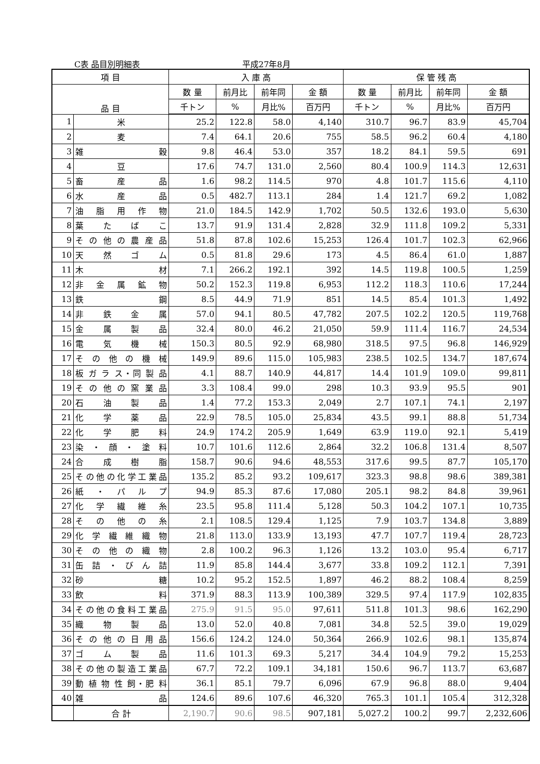C表 品目別明細表 平成27年8月
| 項 目 | | 入 庫 高 | | | | 保 管 残 高 | | | |
| --- | --- | --- | --- | --- | --- | --- | --- | --- | --- |
| 品 目 | | 数 量 | 前月比 | 前年同 | 金 額 | 数 量 | 前月比 | 前年同 | 金 額 |
| | | 千トン | % | 月比% | 百万円 | 千トン | % | 月比% | 百万円 |
| 1 | 米 | 25.2 | 122.8 | 58.0 | 4,140 | 310.7 | 96.7 | 83.9 | 45,704 |
| 2 | 麦 | 7.4 | 64.1 | 20.6 | 755 | 58.5 | 96.2 | 60.4 | 4,180 |
| 3 | 雑 穀 | 9.8 | 46.4 | 53.0 | 357 | 18.2 | 84.1 | 59.5 | 691 |
| 4 | 豆 | 17.6 | 74.7 | 131.0 | 2,560 | 80.4 | 100.9 | 114.3 | 12,631 |
| 5 | 畜 産 品 | 1.6 | 98.2 | 114.5 | 970 | 4.8 | 101.7 | 115.6 | 4,110 |
| 6 | 水 産 品 | 0.5 | 482.7 | 113.1 | 284 | 1.4 | 121.7 | 69.2 | 1,082 |
| 7 | 油 脂 用 作 物 | 21.0 | 184.5 | 142.9 | 1,702 | 50.5 | 132.6 | 193.0 | 5,630 |
| 8 | 葉 た ば こ | 13.7 | 91.9 | 131.4 | 2,828 | 32.9 | 111.8 | 109.2 | 5,331 |
| 9 | そ の 他 の 農 産 品 | 51.8 | 87.8 | 102.6 | 15,253 | 126.4 | 101.7 | 102.3 | 62,966 |
| 10 | 天 然 ゴ ム | 0.5 | 81.8 | 29.6 | 173 | 4.5 | 86.4 | 61.0 | 1,887 |
| 11 | 木 材 | 7.1 | 266.2 | 192.1 | 392 | 14.5 | 119.8 | 100.5 | 1,259 |
| 12 | 非 金 属 鉱 物 | 50.2 | 152.3 | 119.8 | 6,953 | 112.2 | 118.3 | 110.6 | 17,244 |
| 13 | 鉄 鋼 | 8.5 | 44.9 | 71.9 | 851 | 14.5 | 85.4 | 101.3 | 1,492 |
| 14 | 非 鉄 金 属 | 57.0 | 94.1 | 80.5 | 47,782 | 207.5 | 102.2 | 120.5 | 119,768 |
| 15 | 金 属 製 品 | 32.4 | 80.0 | 46.2 | 21,050 | 59.9 | 111.4 | 116.7 | 24,534 |
| 16 | 電 気 機 械 | 150.3 | 80.5 | 92.9 | 68,980 | 318.5 | 97.5 | 96.8 | 146,929 |
| 17 | そ の 他 の 機 械 | 149.9 | 89.6 | 115.0 | 105,983 | 238.5 | 102.5 | 134.7 | 187,674 |
| 18 | 板 ガ ラ ス・同 製 品 | 4.1 | 88.7 | 140.9 | 44,817 | 14.4 | 101.9 | 109.0 | 99,811 |
| 19 | そ の 他 の 窯 業 品 | 3.3 | 108.4 | 99.0 | 298 | 10.3 | 93.9 | 95.5 | 901 |
| 20 | 石 油 製 品 | 1.4 | 77.2 | 153.3 | 2,049 | 2.7 | 107.1 | 74.1 | 2,197 |
| 21 | 化 学 薬 品 | 22.9 | 78.5 | 105.0 | 25,834 | 43.5 | 99.1 | 88.8 | 51,734 |
| 22 | 化 学 肥 料 | 24.9 | 174.2 | 205.9 | 1,649 | 63.9 | 119.0 | 92.1 | 5,419 |
| 23 | 染 ・ 顔 ・ 塗 料 | 10.7 | 101.6 | 112.6 | 2,864 | 32.2 | 106.8 | 131.4 | 8,507 |
| 24 | 合 成 樹 脂 | 158.7 | 90.6 | 94.6 | 48,553 | 317.6 | 99.5 | 87.7 | 105,170 |
| 25 | その他の化学工業品 | 135.2 | 85.2 | 93.2 | 109,617 | 323.3 | 98.8 | 98.6 | 389,381 |
| 26 | 紙 ・ パ ル プ | 94.9 | 85.3 | 87.6 | 17,080 | 205.1 | 98.2 | 84.8 | 39,961 |
| 27 | 化 学 繊 維 糸 | 23.5 | 95.8 | 111.4 | 5,128 | 50.3 | 104.2 | 107.1 | 10,735 |
| 28 | そ の 他 の 糸 | 2.1 | 108.5 | 129.4 | 1,125 | 7.9 | 103.7 | 134.8 | 3,889 |
| 29 | 化 学 繊 維 織 物 | 21.8 | 113.0 | 133.9 | 13,193 | 47.7 | 107.7 | 119.4 | 28,723 |
| 30 | そ の 他 の 織 物 | 2.8 | 100.2 | 96.3 | 1,126 | 13.2 | 103.0 | 95.4 | 6,717 |
| 31 | 缶 詰 ・ び ん 詰 | 11.9 | 85.8 | 144.4 | 3,677 | 33.8 | 109.2 | 112.1 | 7,391 |
| 32 | 砂 糖 | 10.2 | 95.2 | 152.5 | 1,897 | 46.2 | 88.2 | 108.4 | 8,259 |
| 33 | 飲 料 | 371.9 | 88.3 | 113.9 | 100,389 | 329.5 | 97.4 | 117.9 | 102,835 |
| 34 | その他の食料工業品 | 275.9 | 91.5 | 95.0 | 97,611 | 511.8 | 101.3 | 98.6 | 162,290 |
| 35 | 織 物 製 品 | 13.0 | 52.0 | 40.8 | 7,081 | 34.8 | 52.5 | 39.0 | 19,029 |
| 36 | そ の 他 の 日 用 品 | 156.6 | 124.2 | 124.0 | 50,364 | 266.9 | 102.6 | 98.1 | 135,874 |
| 37 | ゴ ム 製 品 | 11.6 | 101.3 | 69.3 | 5,217 | 34.4 | 104.9 | 79.2 | 15,253 |
| 38 | その他の製造工業品 | 67.7 | 72.2 | 109.1 | 34,181 | 150.6 | 96.7 | 113.7 | 63,687 |
| 39 | 動 植 物 性 飼・肥 料 | 36.1 | 85.1 | 79.7 | 6,096 | 67.9 | 96.8 | 88.0 | 9,404 |
| 40 | 雑 品 | 124.6 | 89.6 | 107.6 | 46,320 | 765.3 | 101.1 | 105.4 | 312,328 |
| | 合 計 | 2,190.7 | 90.6 | 98.5 | 907,181 | 5,027.2 | 100.2 | 99.7 | 2,232,606 |